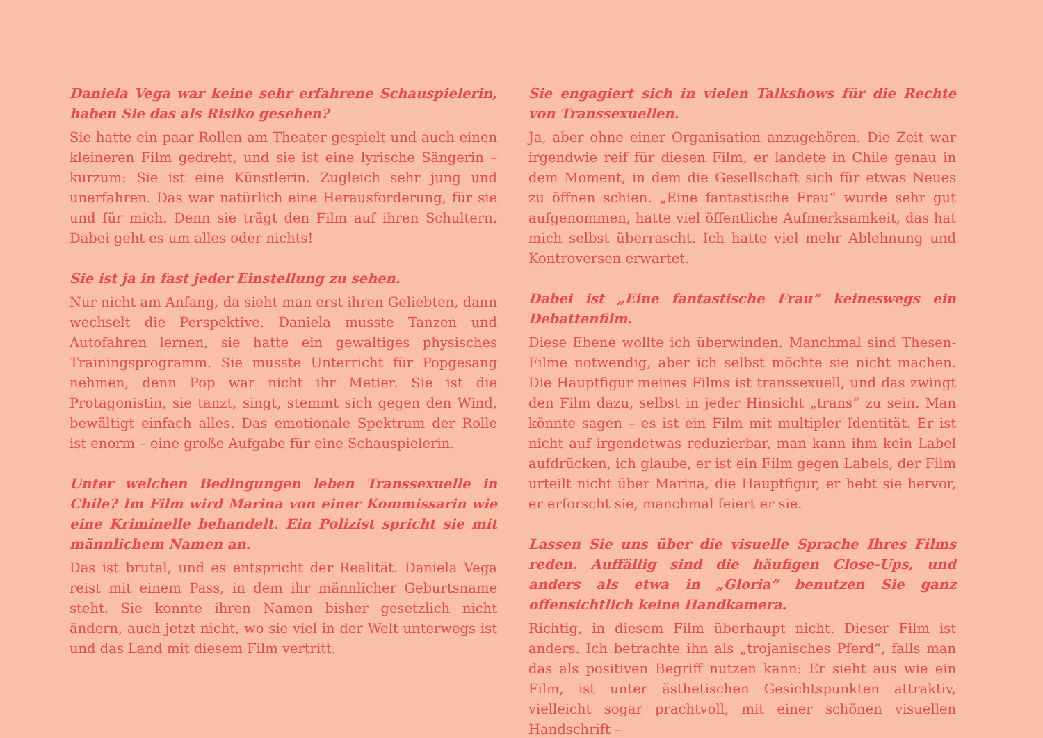Daniela Vega war keine sehr erfahrene Schauspielerin, haben Sie das als Risiko gesehen?
Sie hatte ein paar Rollen am Theater gespielt und auch einen kleineren Film gedreht, und sie ist eine lyrische Sängerin – kurzum: Sie ist eine Künstlerin. Zugleich sehr jung und unerfahren. Das war natürlich eine Herausforderung, für sie und für mich. Denn sie trägt den Film auf ihren Schultern. Dabei geht es um alles oder nichts!
Sie ist ja in fast jeder Einstellung zu sehen.
Nur nicht am Anfang, da sieht man erst ihren Geliebten, dann wechselt die Perspektive. Daniela musste Tanzen und Autofahren lernen, sie hatte ein gewaltiges physisches Trainingsprogramm. Sie musste Unterricht für Popgesang nehmen, denn Pop war nicht ihr Metier. Sie ist die Protagonistin, sie tanzt, singt, stemmt sich gegen den Wind, bewältigt einfach alles. Das emotionale Spektrum der Rolle ist enorm – eine große Aufgabe für eine Schauspielerin.
Unter welchen Bedingungen leben Transsexuelle in Chile? Im Film wird Marina von einer Kommissarin wie eine Kriminelle behandelt. Ein Polizist spricht sie mit männlichem Namen an.
Das ist brutal, und es entspricht der Realität. Daniela Vega reist mit einem Pass, in dem ihr männlicher Geburtsname steht. Sie konnte ihren Namen bisher gesetzlich nicht ändern, auch jetzt nicht, wo sie viel in der Welt unterwegs ist und das Land mit diesem Film vertritt.
Sie engagiert sich in vielen Talkshows für die Rechte von Transsexuellen.
Ja, aber ohne einer Organisation anzugehören. Die Zeit war irgendwie reif für diesen Film, er landete in Chile genau in dem Moment, in dem die Gesellschaft sich für etwas Neues zu öffnen schien. „Eine fantastische Frau“ wurde sehr gut aufgenommen, hatte viel öffentliche Aufmerksamkeit, das hat mich selbst überrascht. Ich hatte viel mehr Ablehnung und Kontroversen erwartet.
Dabei ist „Eine fantastische Frau“ keineswegs ein Debattenfilm.
Diese Ebene wollte ich überwinden. Manchmal sind Thesen-Filme notwendig, aber ich selbst möchte sie nicht machen. Die Hauptfigur meines Films ist transsexuell, und das zwingt den Film dazu, selbst in jeder Hinsicht „trans“ zu sein. Man könnte sagen – es ist ein Film mit multipler Identität. Er ist nicht auf irgendetwas reduzierbar, man kann ihm kein Label aufdrücken, ich glaube, er ist ein Film gegen Labels, der Film urteilt nicht über Marina, die Hauptfigur, er hebt sie hervor, er erforscht sie, manchmal feiert er sie.
Lassen Sie uns über die visuelle Sprache Ihres Films reden. Auffällig sind die häufigen Close-Ups, und anders als etwa in „Gloria“ benutzen Sie ganz offensichtlich keine Handkamera.
Richtig, in diesem Film überhaupt nicht. Dieser Film ist anders. Ich betrachte ihn als „trojanisches Pferd“, falls man das als positiven Begriff nutzen kann: Er sieht aus wie ein Film, ist unter ästhetischen Gesichtspunkten attraktiv, vielleicht sogar prachtvoll, mit einer schönen visuellen Handschrift –